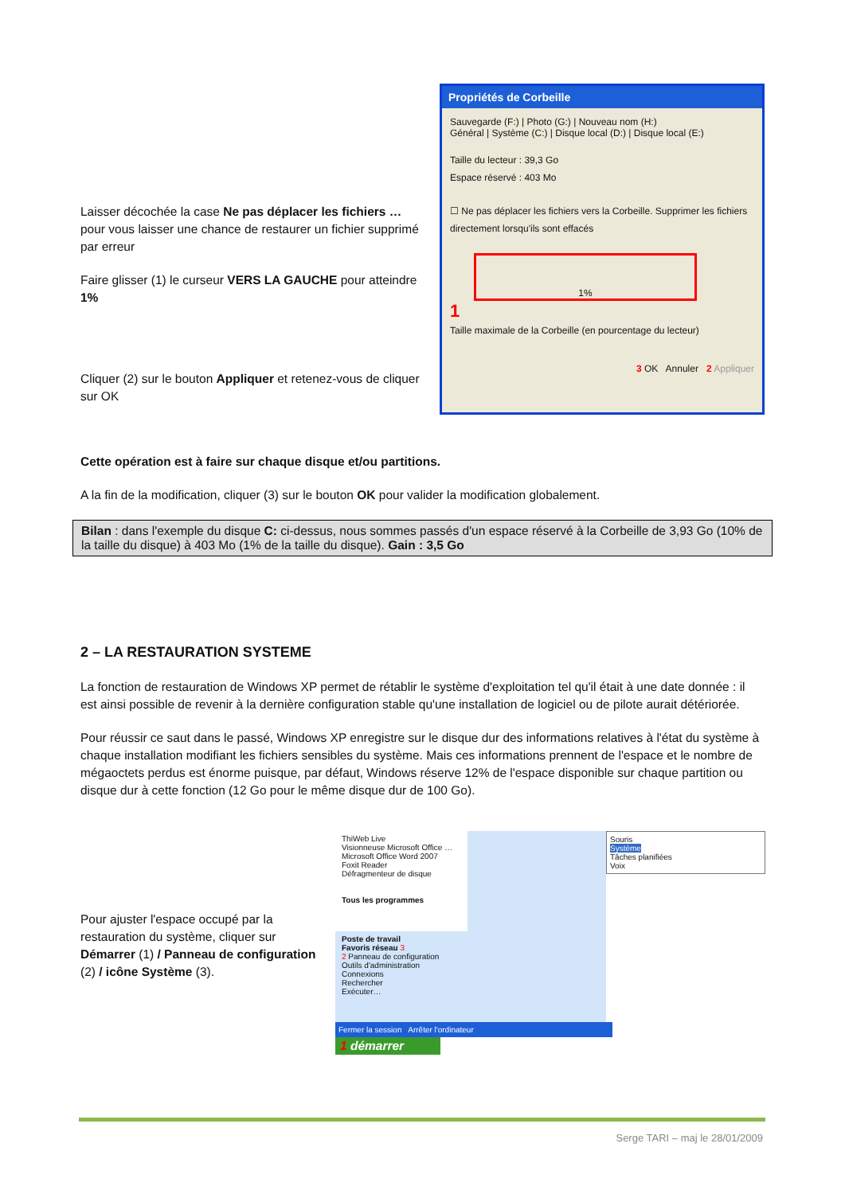Laisser décochée la case Ne pas déplacer les fichiers … pour vous laisser une chance de restaurer un fichier supprimé par erreur
Faire glisser (1) le curseur VERS LA GAUCHE pour atteindre 1%
Cliquer (2) sur le bouton Appliquer et retenez-vous de cliquer sur OK
Propriétés de Corbeille
Sauvegarde (F:) | Photo (G:) | Nouveau nom (H:)
Général | Système (C:) | Disque local (D:) | Disque local (E:)
Taille du lecteur : 39,3 Go
Espace réservé : 403 Mo
☐ Ne pas déplacer les fichiers vers la Corbeille. Supprimer les fichiers directement lorsqu'ils sont effacés
1%
1
Taille maximale de la Corbeille (en pourcentage du lecteur)
3 OK Annuler 2 Appliquer
Cette opération est à faire sur chaque disque et/ou partitions.
A la fin de la modification, cliquer (3) sur le bouton OK pour valider la modification globalement.
Bilan : dans l'exemple du disque C: ci-dessus, nous sommes passés d'un espace réservé à la Corbeille de 3,93 Go (10% de la taille du disque) à 403 Mo (1% de la taille du disque). Gain : 3,5 Go
2 – LA RESTAURATION SYSTEME
La fonction de restauration de Windows XP permet de rétablir le système d'exploitation tel qu'il était à une date donnée : il est ainsi possible de revenir à la dernière configuration stable qu'une installation de logiciel ou de pilote aurait détériorée.
Pour réussir ce saut dans le passé, Windows XP enregistre sur le disque dur des informations relatives à l'état du système à chaque installation modifiant les fichiers sensibles du système. Mais ces informations prennent de l'espace et le nombre de mégaoctets perdus est énorme puisque, par défaut, Windows réserve 12% de l'espace disponible sur chaque partition ou disque dur à cette fonction (12 Go pour le même disque dur de 100 Go).
Pour ajuster l'espace occupé par la restauration du système, cliquer sur Démarrer (1) / Panneau de configuration (2) / icône Système (3).
ThiWeb Live
Visionneuse Microsoft Office …
Microsoft Office Word 2007
Foxit Reader
Défragmenteur de disque
Tous les programmes
Poste de travail
Favoris réseau 3
2 Panneau de configuration
Outils d'administration
Connexions
Rechercher
Exécuter…
Fermer la session Arrêter l'ordinateur
1 démarrer
Souris
Système
Tâches planifiées
Voix
Serge TARI – maj le 28/01/2009